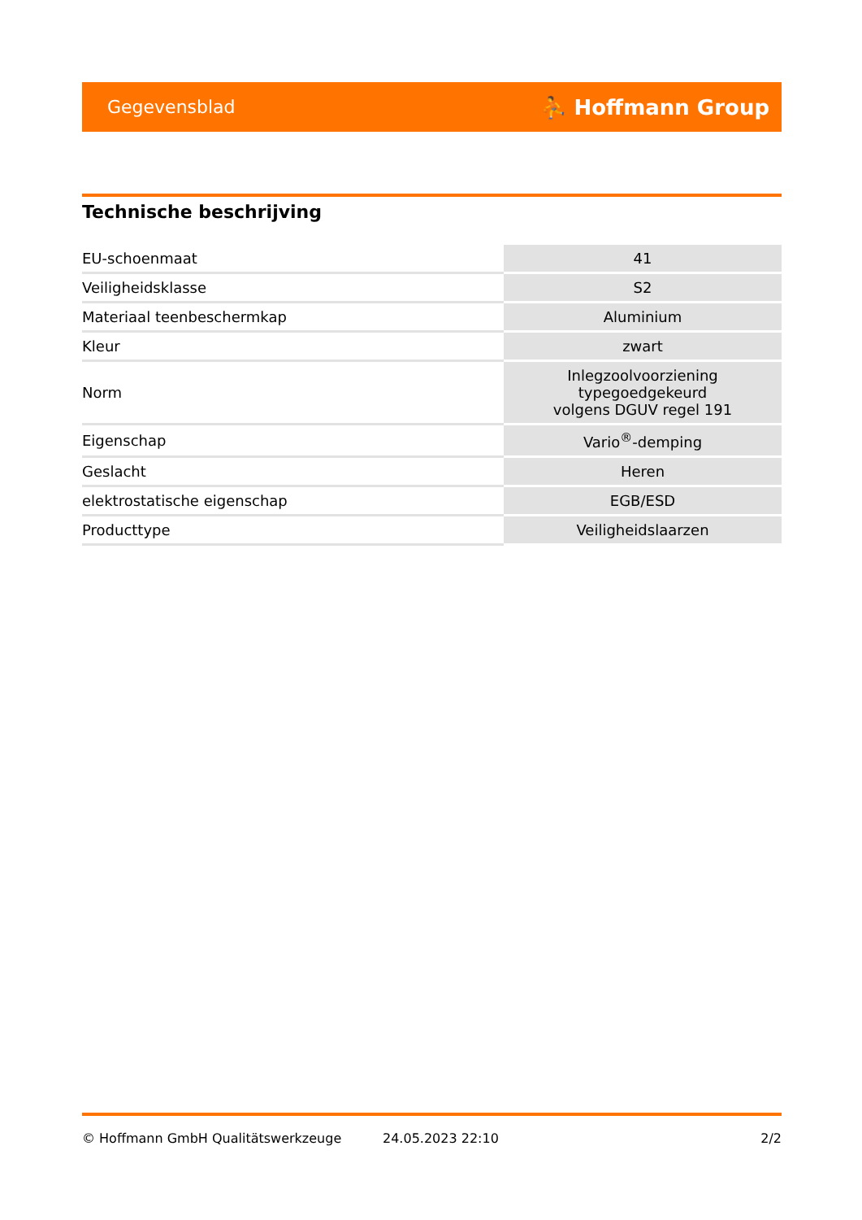Gegevensblad ⛹ Hoffmann Group
Technische beschrijving
| EU-schoenmaat | 41 |
| Veiligheidsklasse | S2 |
| Materiaal teenbeschermkap | Aluminium |
| Kleur | zwart |
| Norm | Inlegzoolvoorziening typegoedgekeurd volgens DGUV regel 191 |
| Eigenschap | Vario<sup>®</sup>-demping |
| Geslacht | Heren |
| elektrostatische eigenschap | EGB/ESD |
| Producttype | Veiligheidslaarzen |
© Hoffmann GmbH Qualitätswerkzeuge 24.05.2023 22:10 2/2